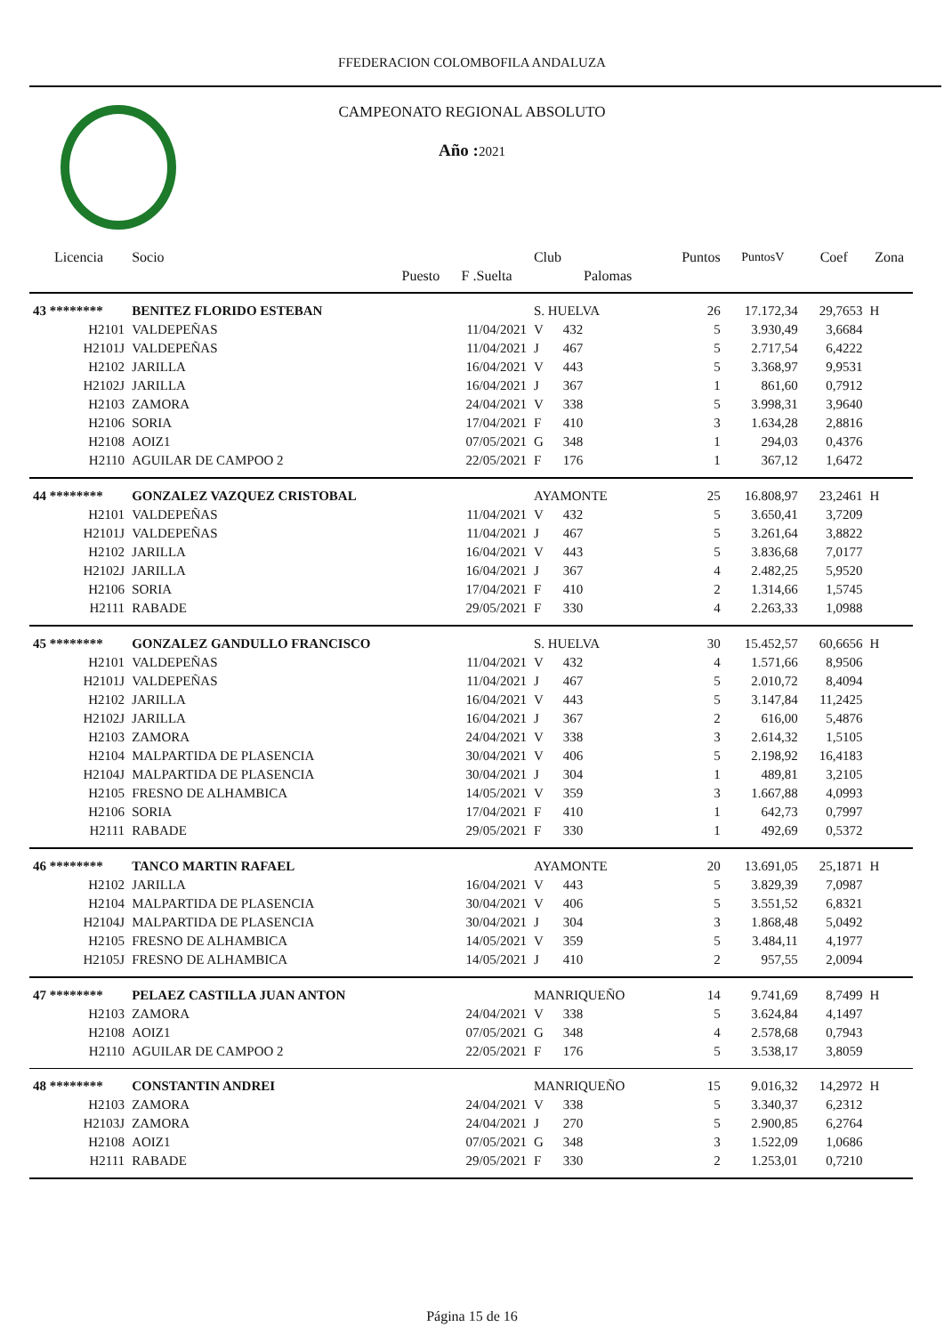FFEDERACION COLOMBOFILA ANDALUZA
CAMPEONATO REGIONAL ABSOLUTO
Año : 2021
| Licencia | Socio | | Club | | | Puntos | PuntosV | Coef | Zona |
| --- | --- | --- | --- | --- | --- | --- | --- | --- | --- |
| | Puesto | F .Suelta | | Palomas | | | | | |
| 43 ******** | BENITEZ FLORIDO ESTEBAN | | S. HUELVA | | | 26 | 17.172,34 | 29,7653 | H |
| H2101 | VALDEPEÑAS | 11/04/2021 | V | 432 | | 5 | 3.930,49 | 3,6684 | |
| H2101J | VALDEPEÑAS | 11/04/2021 | J | 467 | | 5 | 2.717,54 | 6,4222 | |
| H2102 | JARILLA | 16/04/2021 | V | 443 | | 5 | 3.368,97 | 9,9531 | |
| H2102J | JARILLA | 16/04/2021 | J | 367 | | 1 | 861,60 | 0,7912 | |
| H2103 | ZAMORA | 24/04/2021 | V | 338 | | 5 | 3.998,31 | 3,9640 | |
| H2106 | SORIA | 17/04/2021 | F | 410 | | 3 | 1.634,28 | 2,8816 | |
| H2108 | AOIZ1 | 07/05/2021 | G | 348 | | 1 | 294,03 | 0,4376 | |
| H2110 | AGUILAR DE CAMPOO 2 | 22/05/2021 | F | 176 | | 1 | 367,12 | 1,6472 | |
| 44 ******** | GONZALEZ VAZQUEZ CRISTOBAL | | AYAMONTE | | | 25 | 16.808,97 | 23,2461 | H |
| H2101 | VALDEPEÑAS | 11/04/2021 | V | 432 | | 5 | 3.650,41 | 3,7209 | |
| H2101J | VALDEPEÑAS | 11/04/2021 | J | 467 | | 5 | 3.261,64 | 3,8822 | |
| H2102 | JARILLA | 16/04/2021 | V | 443 | | 5 | 3.836,68 | 7,0177 | |
| H2102J | JARILLA | 16/04/2021 | J | 367 | | 4 | 2.482,25 | 5,9520 | |
| H2106 | SORIA | 17/04/2021 | F | 410 | | 2 | 1.314,66 | 1,5745 | |
| H2111 | RABADE | 29/05/2021 | F | 330 | | 4 | 2.263,33 | 1,0988 | |
| 45 ******** | GONZALEZ GANDULLO FRANCISCO | | S. HUELVA | | | 30 | 15.452,57 | 60,6656 | H |
| H2101 | VALDEPEÑAS | 11/04/2021 | V | 432 | | 4 | 1.571,66 | 8,9506 | |
| H2101J | VALDEPEÑAS | 11/04/2021 | J | 467 | | 5 | 2.010,72 | 8,4094 | |
| H2102 | JARILLA | 16/04/2021 | V | 443 | | 5 | 3.147,84 | 11,2425 | |
| H2102J | JARILLA | 16/04/2021 | J | 367 | | 2 | 616,00 | 5,4876 | |
| H2103 | ZAMORA | 24/04/2021 | V | 338 | | 3 | 2.614,32 | 1,5105 | |
| H2104 | MALPARTIDA DE PLASENCIA | 30/04/2021 | V | 406 | | 5 | 2.198,92 | 16,4183 | |
| H2104J | MALPARTIDA DE PLASENCIA | 30/04/2021 | J | 304 | | 1 | 489,81 | 3,2105 | |
| H2105 | FRESNO DE ALHAMBICA | 14/05/2021 | V | 359 | | 3 | 1.667,88 | 4,0993 | |
| H2106 | SORIA | 17/04/2021 | F | 410 | | 1 | 642,73 | 0,7997 | |
| H2111 | RABADE | 29/05/2021 | F | 330 | | 1 | 492,69 | 0,5372 | |
| 46 ******** | TANCO MARTIN RAFAEL | | AYAMONTE | | | 20 | 13.691,05 | 25,1871 | H |
| H2102 | JARILLA | 16/04/2021 | V | 443 | | 5 | 3.829,39 | 7,0987 | |
| H2104 | MALPARTIDA DE PLASENCIA | 30/04/2021 | V | 406 | | 5 | 3.551,52 | 6,8321 | |
| H2104J | MALPARTIDA DE PLASENCIA | 30/04/2021 | J | 304 | | 3 | 1.868,48 | 5,0492 | |
| H2105 | FRESNO DE ALHAMBICA | 14/05/2021 | V | 359 | | 5 | 3.484,11 | 4,1977 | |
| H2105J | FRESNO DE ALHAMBICA | 14/05/2021 | J | 410 | | 2 | 957,55 | 2,0094 | |
| 47 ******** | PELAEZ CASTILLA JUAN ANTON | | MANRIQUEÑO | | | 14 | 9.741,69 | 8,7499 | H |
| H2103 | ZAMORA | 24/04/2021 | V | 338 | | 5 | 3.624,84 | 4,1497 | |
| H2108 | AOIZ1 | 07/05/2021 | G | 348 | | 4 | 2.578,68 | 0,7943 | |
| H2110 | AGUILAR DE CAMPOO 2 | 22/05/2021 | F | 176 | | 5 | 3.538,17 | 3,8059 | |
| 48 ******** | CONSTANTIN ANDREI | | MANRIQUEÑO | | | 15 | 9.016,32 | 14,2972 | H |
| H2103 | ZAMORA | 24/04/2021 | V | 338 | | 5 | 3.340,37 | 6,2312 | |
| H2103J | ZAMORA | 24/04/2021 | J | 270 | | 5 | 2.900,85 | 6,2764 | |
| H2108 | AOIZ1 | 07/05/2021 | G | 348 | | 3 | 1.522,09 | 1,0686 | |
| H2111 | RABADE | 29/05/2021 | F | 330 | | 2 | 1.253,01 | 0,7210 | |
Página 15 de 16